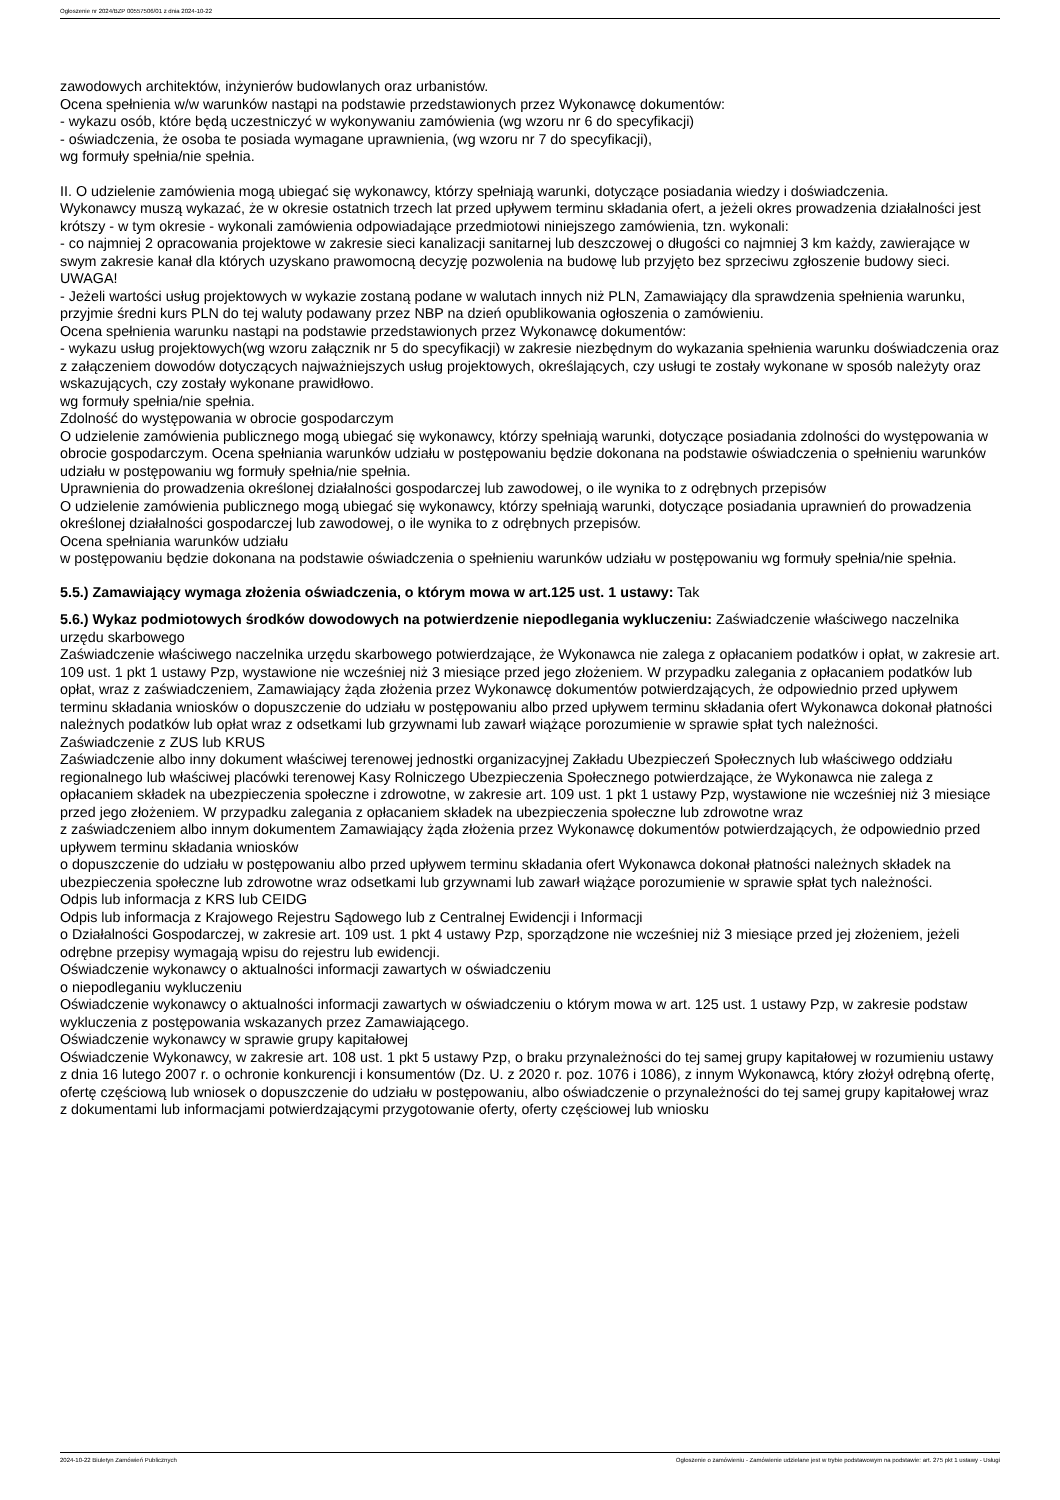Ogłoszenie nr 2024/BZP 00557506/01 z dnia 2024-10-22
zawodowych architektów, inżynierów budowlanych oraz urbanistów.
Ocena spełnienia w/w warunków nastąpi na podstawie przedstawionych przez Wykonawcę dokumentów:
- wykazu osób, które będą uczestniczyć w wykonywaniu zamówienia (wg wzoru nr 6 do specyfikacji)
- oświadczenia, że osoba te posiada wymagane uprawnienia, (wg wzoru nr 7 do specyfikacji),
wg formuły spełnia/nie spełnia.
II. O udzielenie zamówienia mogą ubiegać się wykonawcy, którzy spełniają warunki, dotyczące posiadania wiedzy i doświadczenia.
Wykonawcy muszą wykazać, że w okresie ostatnich trzech lat przed upływem terminu składania ofert, a jeżeli okres prowadzenia działalności jest krótszy - w tym okresie - wykonali zamówienia odpowiadające przedmiotowi niniejszego zamówienia, tzn. wykonali:
- co najmniej 2 opracowania projektowe w zakresie sieci kanalizacji sanitarnej lub deszczowej o długości co najmniej 3 km każdy, zawierające w swym zakresie kanał dla których uzyskano prawomocną decyzję pozwolenia na budowę lub przyjęto bez sprzeciwu zgłoszenie budowy sieci.
UWAGA!
- Jeżeli wartości usług projektowych w wykazie zostaną podane w walutach innych niż PLN, Zamawiający dla sprawdzenia spełnienia warunku, przyjmie średni kurs PLN do tej waluty podawany przez NBP na dzień opublikowania ogłoszenia o zamówieniu.
Ocena spełnienia warunku nastąpi na podstawie przedstawionych przez Wykonawcę dokumentów:
- wykazu usług projektowych(wg wzoru załącznik nr 5 do specyfikacji) w zakresie niezbędnym do wykazania spełnienia warunku doświadczenia oraz z załączeniem dowodów dotyczących najważniejszych usług projektowych, określających, czy usługi te zostały wykonane w sposób należyty oraz wskazujących, czy zostały wykonane prawidłowo.
wg formuły spełnia/nie spełnia.
Zdolność do występowania w obrocie gospodarczym
O udzielenie zamówienia publicznego mogą ubiegać się wykonawcy, którzy spełniają warunki, dotyczące posiadania zdolności do występowania w obrocie gospodarczym. Ocena spełniania warunków udziału w postępowaniu będzie dokonana na podstawie oświadczenia o spełnieniu warunków udziału w postępowaniu wg formuły spełnia/nie spełnia.
Uprawnienia do prowadzenia określonej działalności gospodarczej lub zawodowej, o ile wynika to z odrębnych przepisów
O udzielenie zamówienia publicznego mogą ubiegać się wykonawcy, którzy spełniają warunki, dotyczące posiadania uprawnień do prowadzenia określonej działalności gospodarczej lub zawodowej, o ile wynika to z odrębnych przepisów.
Ocena spełniania warunków udziału
w postępowaniu będzie dokonana na podstawie oświadczenia o spełnieniu warunków udziału w postępowaniu wg formuły spełnia/nie spełnia.
5.5.) Zamawiający wymaga złożenia oświadczenia, o którym mowa w art.125 ust. 1 ustawy: Tak
5.6.) Wykaz podmiotowych środków dowodowych na potwierdzenie niepodlegania wykluczeniu: Zaświadczenie właściwego naczelnika urzędu skarbowego
Zaświadczenie właściwego naczelnika urzędu skarbowego potwierdzające, że Wykonawca nie zalega z opłacaniem podatków i opłat, w zakresie art. 109 ust. 1 pkt 1 ustawy Pzp, wystawione nie wcześniej niż 3 miesiące przed jego złożeniem. W przypadku zalegania z opłacaniem podatków lub opłat, wraz z zaświadczeniem, Zamawiający żąda złożenia przez Wykonawcę dokumentów potwierdzających, że odpowiednio przed upływem terminu składania wniosków o dopuszczenie do udziału w postępowaniu albo przed upływem terminu składania ofert Wykonawca dokonał płatności należnych podatków lub opłat wraz z odsetkami lub grzywnami lub zawarł wiążące porozumienie w sprawie spłat tych należności.
Zaświadczenie z ZUS lub KRUS
Zaświadczenie albo inny dokument właściwej terenowej jednostki organizacyjnej Zakładu Ubezpieczeń Społecznych lub właściwego oddziału regionalnego lub właściwej placówki terenowej Kasy Rolniczego Ubezpieczenia Społecznego potwierdzające, że Wykonawca nie zalega z opłacaniem składek na ubezpieczenia społeczne i zdrowotne, w zakresie art. 109 ust. 1 pkt 1 ustawy Pzp, wystawione nie wcześniej niż 3 miesiące przed jego złożeniem. W przypadku zalegania z opłacaniem składek na ubezpieczenia społeczne lub zdrowotne wraz
z zaświadczeniem albo innym dokumentem Zamawiający żąda złożenia przez Wykonawcę dokumentów potwierdzających, że odpowiednio przed upływem terminu składania wniosków
o dopuszczenie do udziału w postępowaniu albo przed upływem terminu składania ofert Wykonawca dokonał płatności należnych składek na ubezpieczenia społeczne lub zdrowotne wraz odsetkami lub grzywnami lub zawarł wiążące porozumienie w sprawie spłat tych należności.
Odpis lub informacja z KRS lub CEIDG
Odpis lub informacja z Krajowego Rejestru Sądowego lub z Centralnej Ewidencji i Informacji
o Działalności Gospodarczej, w zakresie art. 109 ust. 1 pkt 4 ustawy Pzp, sporządzone nie wcześniej niż 3 miesiące przed jej złożeniem, jeżeli odrębne przepisy wymagają wpisu do rejestru lub ewidencji.
Oświadczenie wykonawcy o aktualności informacji zawartych w oświadczeniu
o niepodleganiu wykluczeniu
Oświadczenie wykonawcy o aktualności informacji zawartych w oświadczeniu o którym mowa w art. 125 ust. 1 ustawy Pzp, w zakresie podstaw wykluczenia z postępowania wskazanych przez Zamawiającego.
Oświadczenie wykonawcy w sprawie grupy kapitałowej
Oświadczenie Wykonawcy, w zakresie art. 108 ust. 1 pkt 5 ustawy Pzp, o braku przynależności do tej samej grupy kapitałowej w rozumieniu ustawy z dnia 16 lutego 2007 r. o ochronie konkurencji i konsumentów (Dz. U. z 2020 r. poz. 1076 i 1086), z innym Wykonawcą, który złożył odrębną ofertę, ofertę częściową lub wniosek o dopuszczenie do udziału w postępowaniu, albo oświadczenie o przynależności do tej samej grupy kapitałowej wraz z dokumentami lub informacjami potwierdzającymi przygotowanie oferty, oferty częściowej lub wniosku
2024-10-22 Biuletyn Zamówień Publicznych Ogłoszenie o zamówieniu - Zamówienie udzielane jest w trybie podstawowym na podstawie: art. 275 pkt 1 ustawy - Usługi